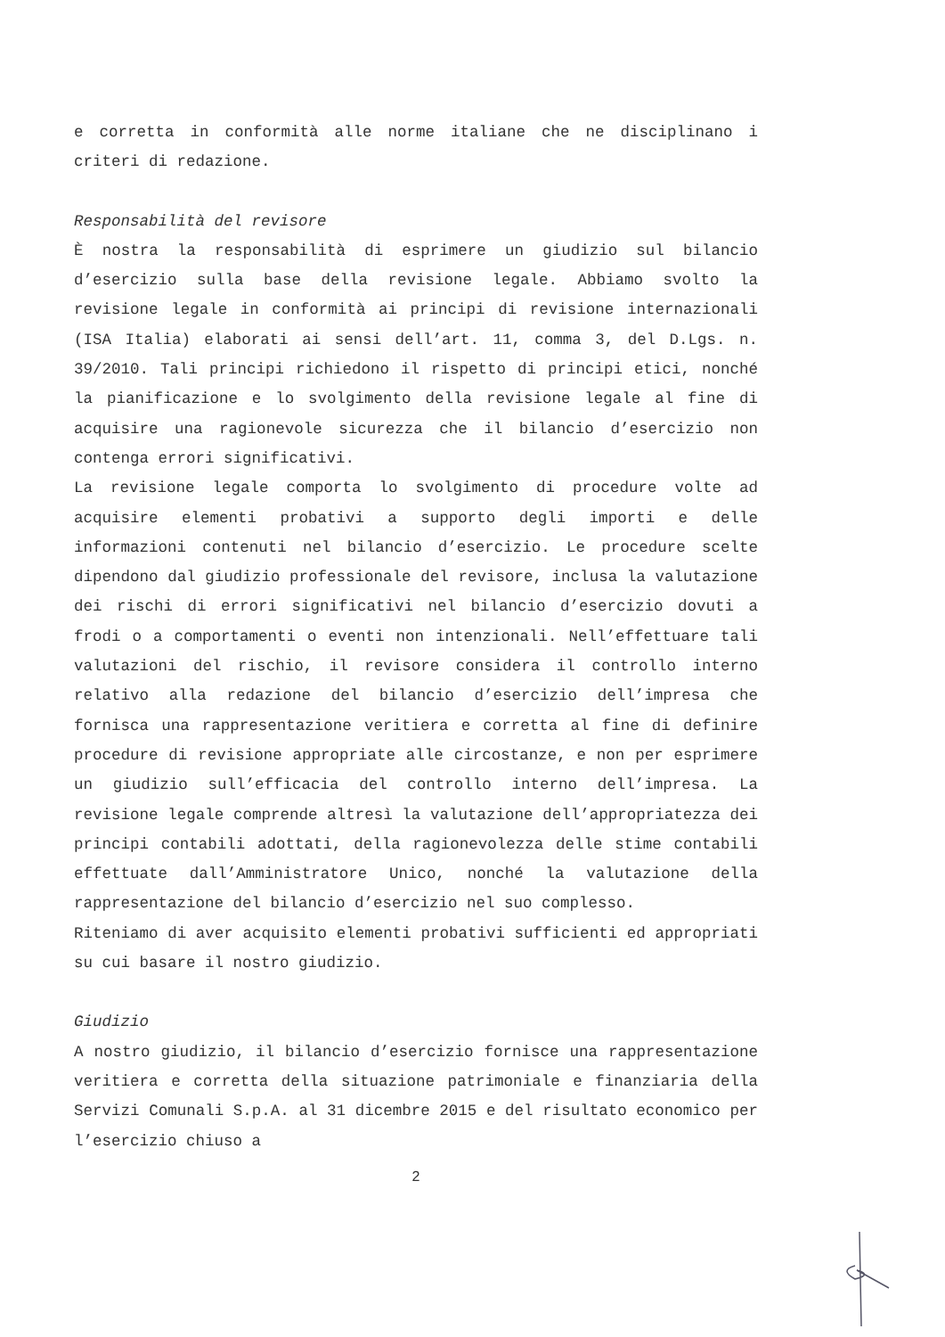e corretta in conformità alle norme italiane che ne disciplinano i criteri di redazione.
Responsabilità del revisore
È nostra la responsabilità di esprimere un giudizio sul bilancio d’esercizio sulla base della revisione legale. Abbiamo svolto la revisione legale in conformità ai principi di revisione internazionali (ISA Italia) elaborati ai sensi dell’art. 11, comma 3, del D.Lgs. n. 39/2010. Tali principi richiedono il rispetto di principi etici, nonché la pianificazione e lo svolgimento della revisione legale al fine di acquisire una ragionevole sicurezza che il bilancio d’esercizio non contenga errori significativi.
La revisione legale comporta lo svolgimento di procedure volte ad acquisire elementi probativi a supporto degli importi e delle informazioni contenuti nel bilancio d’esercizio. Le procedure scelte dipendono dal giudizio professionale del revisore, inclusa la valutazione dei rischi di errori significativi nel bilancio d’esercizio dovuti a frodi o a comportamenti o eventi non intenzionali. Nell’effettuare tali valutazioni del rischio, il revisore considera il controllo interno relativo alla redazione del bilancio d’esercizio dell’impresa che fornisca una rappresentazione veritiera e corretta al fine di definire procedure di revisione appropriate alle circostanze, e non per esprimere un giudizio sull’efficacia del controllo interno dell’impresa. La revisione legale comprende altresì la valutazione dell’appropriatezza dei principi contabili adottati, della ragionevolezza delle stime contabili effettuate dall’Amministratore Unico, nonché la valutazione della rappresentazione del bilancio d’esercizio nel suo complesso.
Riteniamo di aver acquisito elementi probativi sufficienti ed appropriati su cui basare il nostro giudizio.
Giudizio
A nostro giudizio, il bilancio d’esercizio fornisce una rappresentazione veritiera e corretta della situazione patrimoniale e finanziaria della Servizi Comunali S.p.A. al 31 dicembre 2015 e del risultato economico per l’esercizio chiuso a
2